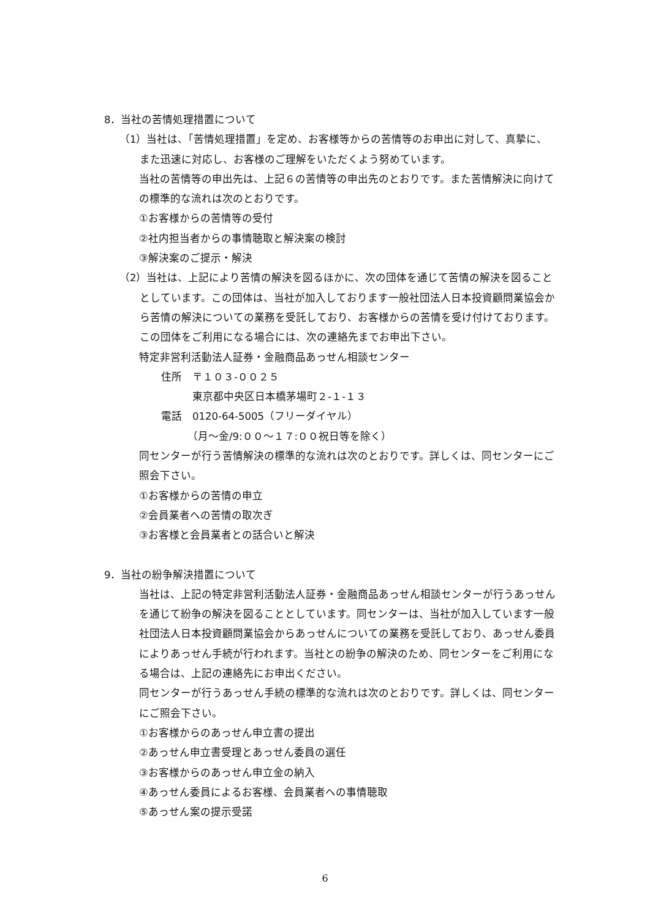8．当社の苦情処理措置について
（1）当社は、「苦情処理措置」を定め、お客様等からの苦情等のお申出に対して、真摯に、また迅速に対応し、お客様のご理解をいただくよう努めています。
当社の苦情等の申出先は、上記６の苦情等の申出先のとおりです。また苦情解決に向けての標準的な流れは次のとおりです。
①お客様からの苦情等の受付
②社内担当者からの事情聴取と解決案の検討
③解決案のご提示・解決
（2）当社は、上記により苦情の解決を図るほかに、次の団体を通じて苦情の解決を図ることとしています。この団体は、当社が加入しております一般社団法人日本投資顧問業協会から苦情の解決についての業務を受託しており、お客様からの苦情を受け付けております。この団体をご利用になる場合には、次の連絡先までお申出下さい。
特定非営利活動法人証券・金融商品あっせん相談センター
住所　〒１０３-００２５
　　　東京都中央区日本橋茅場町２-１-１３
電話　0120-64-5005（フリーダイヤル）
　　　（月～金/9:００～１７:００祝日等を除く）
同センターが行う苦情解決の標準的な流れは次のとおりです。詳しくは、同センターにご照会下さい。
①お客様からの苦情の申立
②会員業者への苦情の取次ぎ
③お客様と会員業者との話合いと解決
9．当社の紛争解決措置について
当社は、上記の特定非営利活動法人証券・金融商品あっせん相談センターが行うあっせんを通じて紛争の解決を図ることとしています。同センターは、当社が加入しています一般社団法人日本投資顧問業協会からあっせんについての業務を受託しており、あっせん委員によりあっせん手続が行われます。当社との紛争の解決のため、同センターをご利用になる場合は、上記の連絡先にお申出ください。
同センターが行うあっせん手続の標準的な流れは次のとおりです。詳しくは、同センターにご照会下さい。
①お客様からのあっせん申立書の提出
②あっせん申立書受理とあっせん委員の選任
③お客様からのあっせん申立金の納入
④あっせん委員によるお客様、会員業者への事情聴取
⑤あっせん案の提示受諾
6